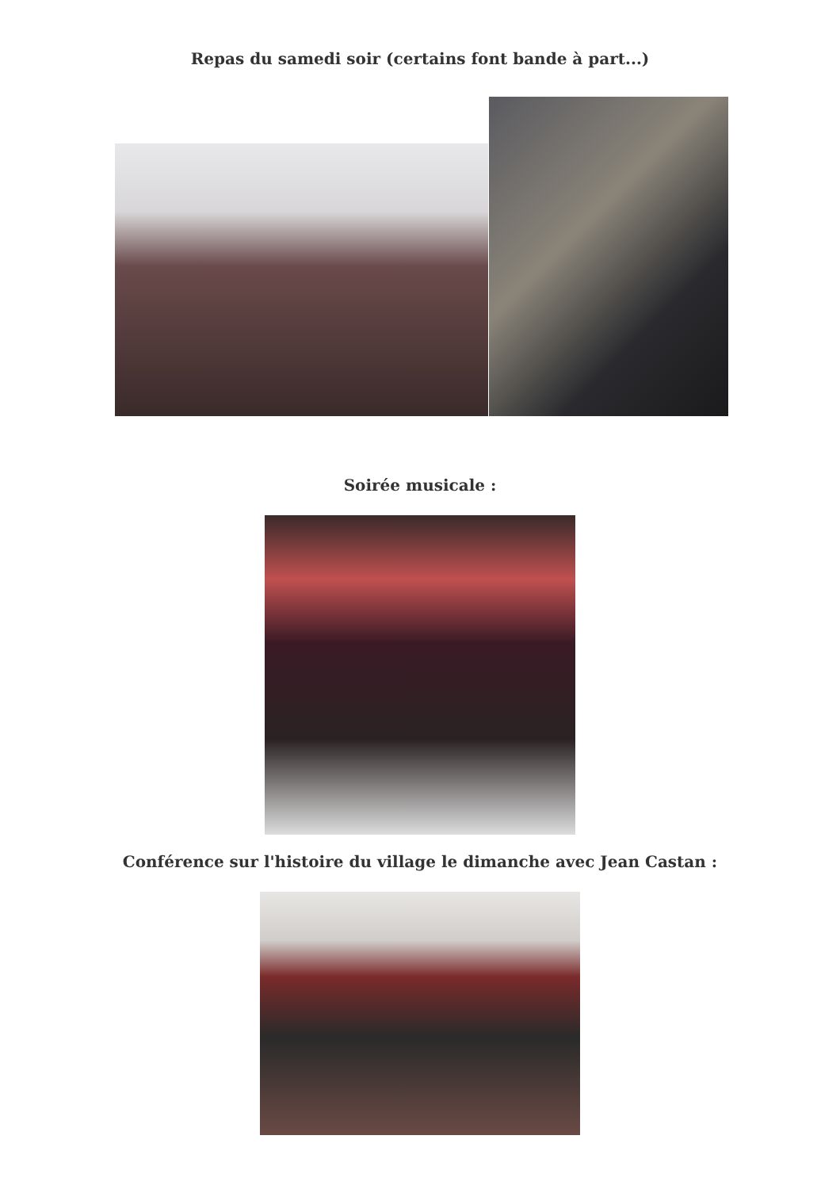Repas du samedi soir (certains font bande à part...)
Soirée musicale :
Conférence sur l'histoire du village le dimanche avec Jean Castan :